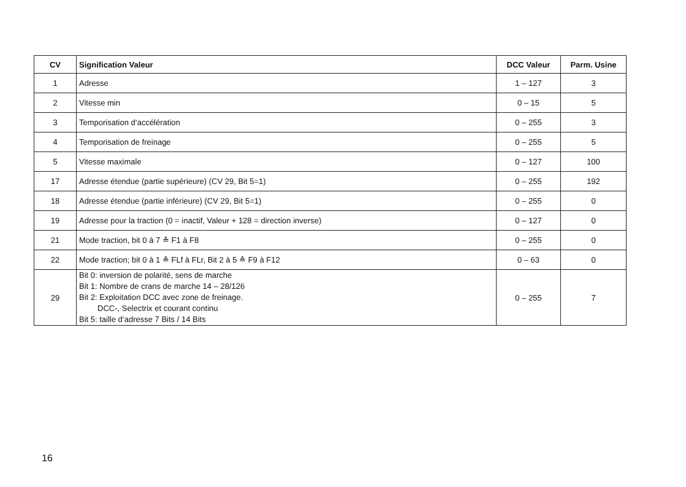| CV | Signification Valeur | DCC Valeur | Parm. Usine |
| --- | --- | --- | --- |
| 1 | Adresse | 1 – 127 | 3 |
| 2 | Vitesse min | 0 – 15 | 5 |
| 3 | Temporisation d‘accélération | 0 – 255 | 3 |
| 4 | Temporisation de freinage | 0 – 255 | 5 |
| 5 | Vitesse maximale | 0 – 127 | 100 |
| 17 | Adresse étendue (partie supérieure) (CV 29, Bit 5=1) | 0 – 255 | 192 |
| 18 | Adresse étendue (partie inférieure) (CV 29, Bit 5=1) | 0 – 255 | 0 |
| 19 | Adresse pour la traction (0 = inactif, Valeur + 128 = direction inverse) | 0 – 127 | 0 |
| 21 | Mode traction, bit 0 à 7 ≙ F1 à F8 | 0 – 255 | 0 |
| 22 | Mode traction; bit 0 à 1 ≙ FLf à FLr, Bit 2 à 5 ≙ F9 à F12 | 0 – 63 | 0 |
| 29 | Bit 0: inversion de polarité, sens de marche Bit 1: Nombre de crans de marche 14 – 28/126 Bit 2: Exploitation DCC avec zone de freinage. DCC-, Selectrix et courant continu Bit 5: taille d‘adresse 7 Bits / 14 Bits | 0 – 255 | 7 |
16